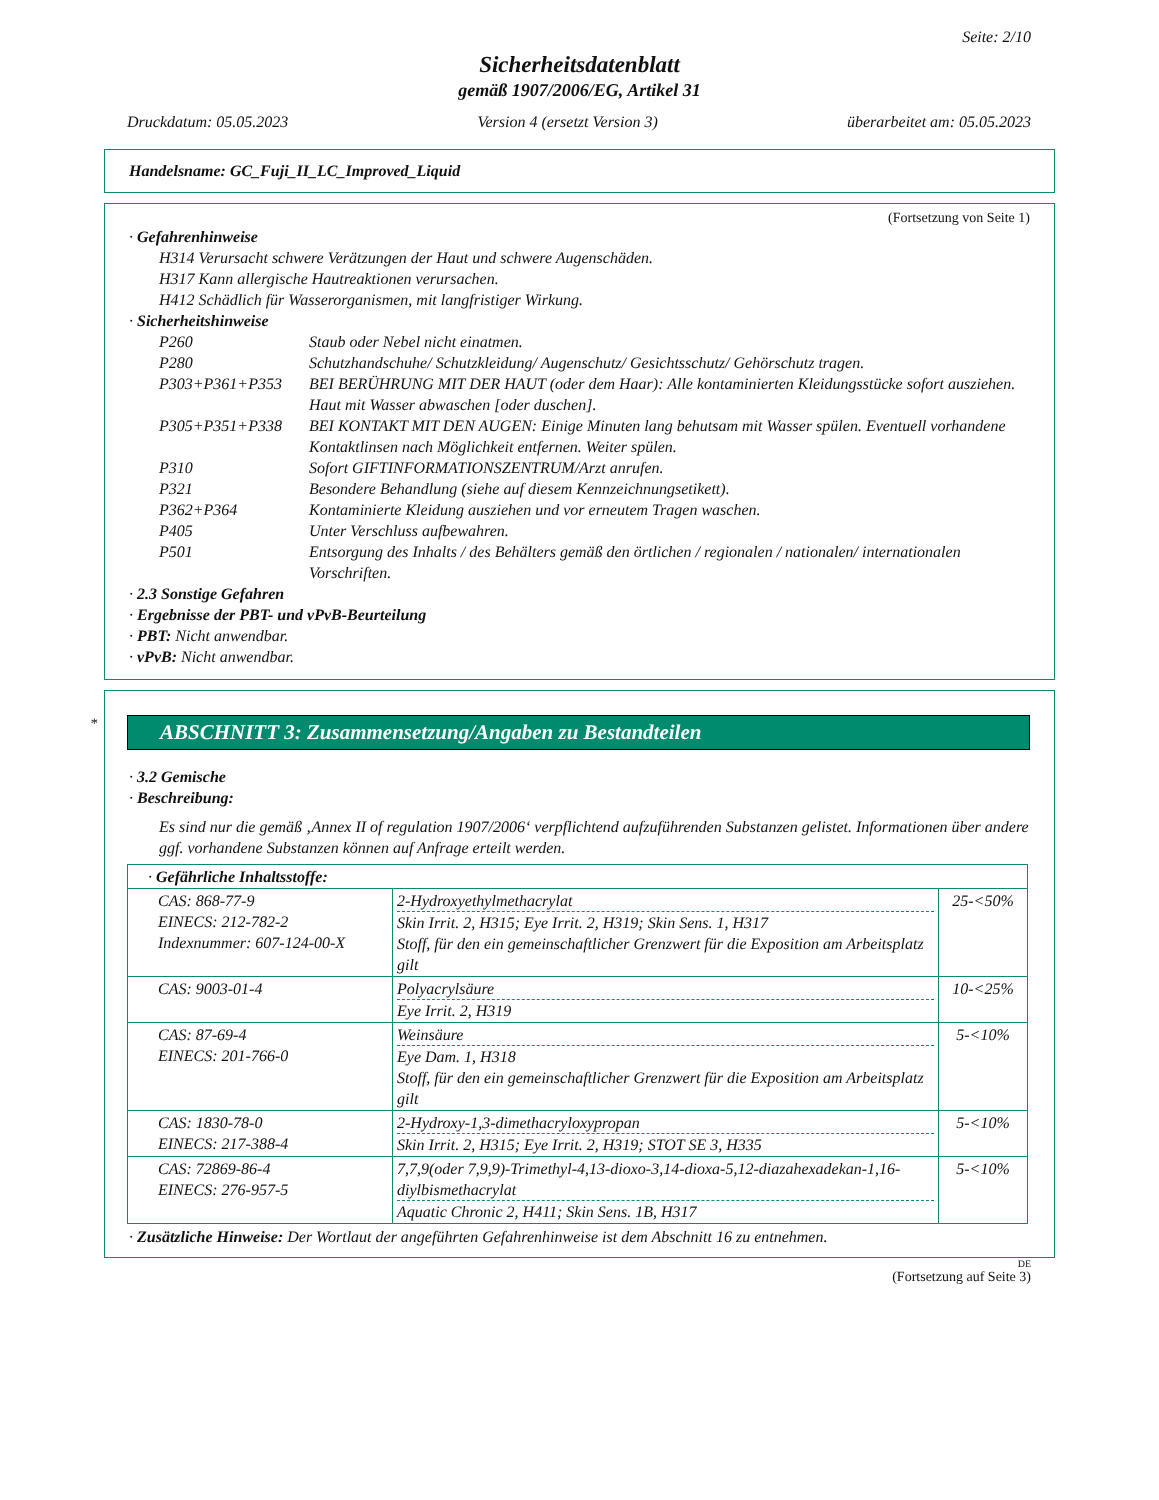Seite: 2/10
Sicherheitsdatenblatt
gemäß 1907/2006/EG, Artikel 31
Druckdatum: 05.05.2023 Version 4 (ersetzt Version 3) überarbeitet am: 05.05.2023
Handelsname: GC_Fuji_II_LC_Improved_Liquid
(Fortsetzung von Seite 1)
· Gefahrenhinweise
H314 Verursacht schwere Verätzungen der Haut und schwere Augenschäden.
H317 Kann allergische Hautreaktionen verursachen.
H412 Schädlich für Wasserorganismen, mit langfristiger Wirkung.
· Sicherheitshinweise
P260 Staub oder Nebel nicht einatmen.
P280 Schutzhandschuhe/ Schutzkleidung/ Augenschutz/ Gesichtsschutz/ Gehörschutz tragen.
P303+P361+P353 BEI BERÜHRUNG MIT DER HAUT (oder dem Haar): Alle kontaminierten Kleidungsstücke sofort ausziehen. Haut mit Wasser abwaschen [oder duschen].
P305+P351+P338 BEI KONTAKT MIT DEN AUGEN: Einige Minuten lang behutsam mit Wasser spülen. Eventuell vorhandene Kontaktlinsen nach Möglichkeit entfernen. Weiter spülen.
P310 Sofort GIFTINFORMATIONSZENTRUM/Arzt anrufen.
P321 Besondere Behandlung (siehe auf diesem Kennzeichnungsetikett).
P362+P364 Kontaminierte Kleidung ausziehen und vor erneutem Tragen waschen.
P405 Unter Verschluss aufbewahren.
P501 Entsorgung des Inhalts / des Behälters gemäß den örtlichen / regionalen / nationalen/ internationalen Vorschriften.
· 2.3 Sonstige Gefahren
· Ergebnisse der PBT- und vPvB-Beurteilung
· PBT: Nicht anwendbar.
· vPvB: Nicht anwendbar.
*
ABSCHNITT 3: Zusammensetzung/Angaben zu Bestandteilen
· 3.2 Gemische
· Beschreibung:
Es sind nur die gemäß ‚Annex II of regulation 1907/2006‘ verpflichtend aufzuführenden Substanzen gelistet. Informationen über andere ggf. vorhandene Substanzen können auf Anfrage erteilt werden.
| · Gefährliche Inhaltsstoffe: | | |
| CAS: 868-77-9 EINECS: 212-782-2 Indexnummer: 607-124-00-X | 2-Hydroxyethylmethacrylat Skin Irrit. 2, H315; Eye Irrit. 2, H319; Skin Sens. 1, H317 Stoff, für den ein gemeinschaftlicher Grenzwert für die Exposition am Arbeitsplatz gilt | 25-<50% |
| CAS: 9003-01-4 | Polyacrylsäure Eye Irrit. 2, H319 | 10-<25% |
| CAS: 87-69-4 EINECS: 201-766-0 | Weinsäure Eye Dam. 1, H318 Stoff, für den ein gemeinschaftlicher Grenzwert für die Exposition am Arbeitsplatz gilt | 5-<10% |
| CAS: 1830-78-0 EINECS: 217-388-4 | 2-Hydroxy-1,3-dimethacryloxypropan Skin Irrit. 2, H315; Eye Irrit. 2, H319; STOT SE 3, H335 | 5-<10% |
| CAS: 72869-86-4 EINECS: 276-957-5 | 7,7,9(oder 7,9,9)-Trimethyl-4,13-dioxo-3,14-dioxa-5,12-diazahexadekan-1,16-diylbismethacrylat Aquatic Chronic 2, H411; Skin Sens. 1B, H317 | 5-<10% |
· Zusätzliche Hinweise: Der Wortlaut der angeführten Gefahrenhinweise ist dem Abschnitt 16 zu entnehmen.
DE
(Fortsetzung auf Seite 3)